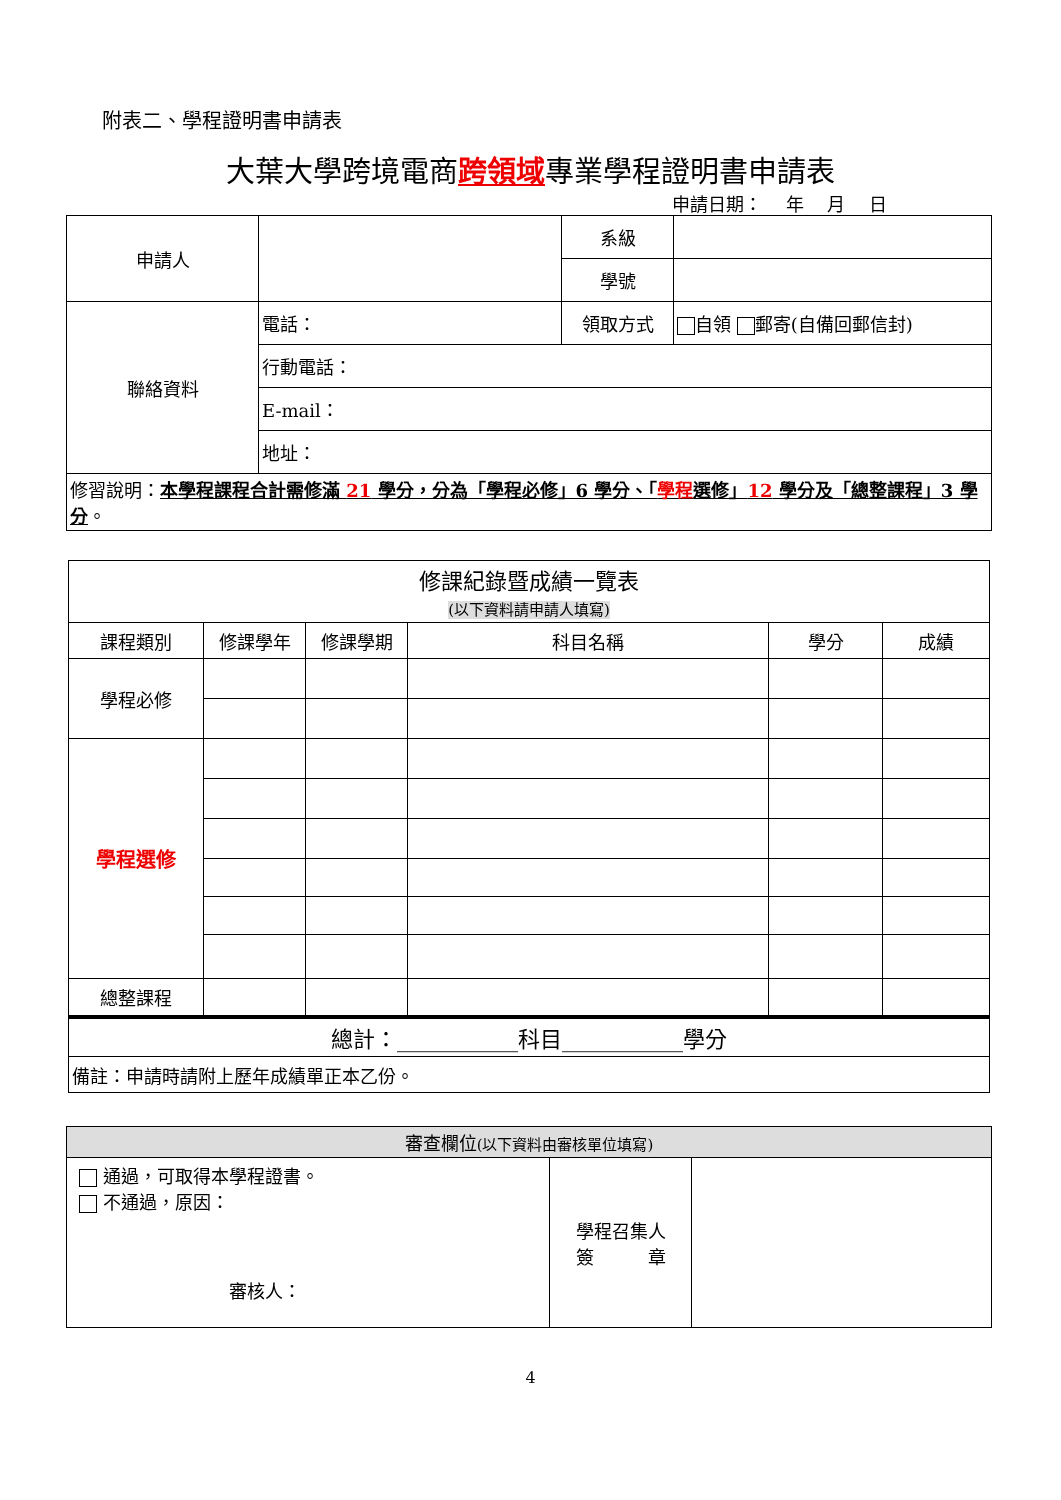附表二、學程證明書申請表
大葉大學跨境電商跨領域專業學程證明書申請表
申請日期：　 年　 月　 日
| 申請人 | | 系級 | |
| | | 學號 | |
| 聯絡資料 | 電話： | 領取方式 | 自領 郵寄(自備回郵信封) |
| | 行動電話： | | |
| | E-mail： | | |
| | 地址： | | |
| 修習說明： 本學程課程合計需修滿 21 學分，分為「學程必修」6 學分、「 學程 選修」 12 學分及「總整課程」3 學分 。 | | | |
| 修課紀錄暨成績一覽表 (以下資料請申請人填寫) | | | | | |
| 課程類別 | 修課學年 | 修課學期 | 科目名稱 | 學分 | 成績 |
| 學程必修 | | | | | |
| 學程選修 | | | | | |
| 總整課程 | | | | | |
| 總計：___________科目___________學分 | | | | | |
| 備註：申請時請附上歷年成績單正本乙份。 | | | | | |
| 審查欄位 (以下資料由審核單位填寫) | | |
| 通過，可取得本學程證書。 不通過，原因： 審核人： | 學程召集人 簽 章 | |
4